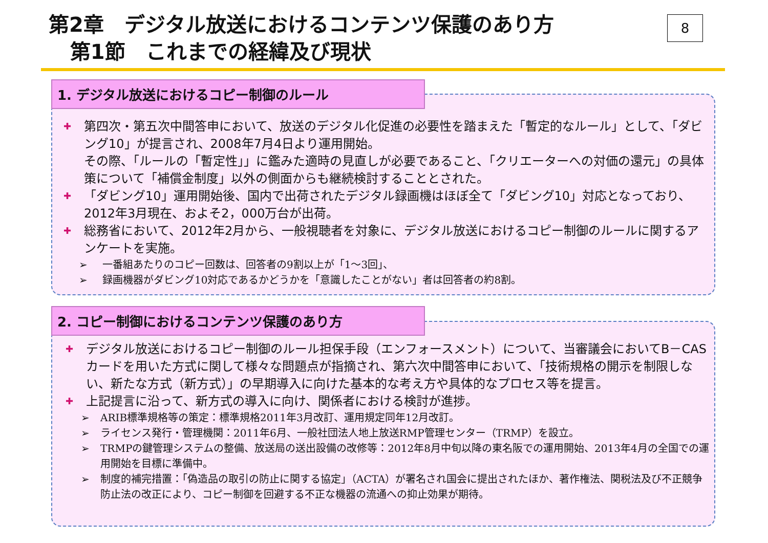第2章　デジタル放送におけるコンテンツ保護のあり方
第1節　これまでの経緯及び現状
8
1. デジタル放送におけるコピー制御のルール
✚ 第四次・第五次中間答申において、放送のデジタル化促進の必要性を踏まえた「暫定的なルール」として、「ダビング10」が提言され、2008年7月4日より運用開始。
その際、「ルールの「暫定性」」に鑑みた適時の見直しが必要であること、「クリエーターへの対価の還元」の具体策について「補償金制度」以外の側面からも継続検討することとされた。
✚ 「ダビング10」運用開始後、国内で出荷されたデジタル録画機はほぼ全て「ダビング10」対応となっており、2012年3月現在、およそ2，000万台が出荷。
✚ 総務省において、2012年2月から、一般視聴者を対象に、デジタル放送におけるコピー制御のルールに関するアンケートを実施。
➢ 一番組あたりのコピー回数は、回答者の9割以上が「1～3回」、
➢ 録画機器がダビング10対応であるかどうかを「意識したことがない」者は回答者の約8割。
2. コピー制御におけるコンテンツ保護のあり方
✚ デジタル放送におけるコピー制御のルール担保手段（エンフォースメント）について、当審議会においてB－CASカードを用いた方式に関して様々な問題点が指摘され、第六次中間答申において、「技術規格の開示を制限しない、新たな方式（新方式）」の早期導入に向けた基本的な考え方や具体的なプロセス等を提言。
✚ 上記提言に沿って、新方式の導入に向け、関係者における検討が進捗。
➢ ARIB標準規格等の策定：標準規格2011年3月改訂、運用規定同年12月改訂。
➢ ライセンス発行・管理機関：2011年6月、一般社団法人地上放送RMP管理センター（TRMP）を設立。
➢ TRMPの鍵管理システムの整備、放送局の送出設備の改修等：2012年8月中旬以降の東名阪での運用開始、2013年4月の全国での運用開始を目標に準備中。
➢ 制度的補完措置：「偽造品の取引の防止に関する協定」（ACTA）が署名され国会に提出されたほか、著作権法、関税法及び不正競争防止法の改正により、コピー制御を回避する不正な機器の流通への抑止効果が期待。